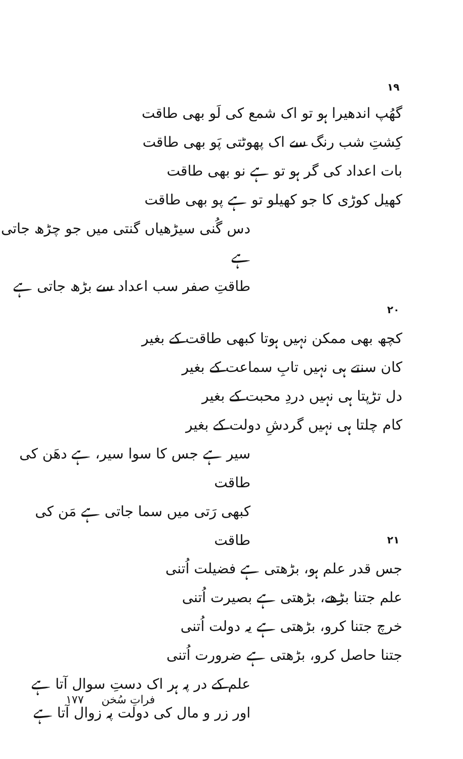۱۹
گھُپ اندھیرا ہو تو اک شمع کی لَو بھی طاقت
کِشتِ شب رنگ سے اک پھوٹتی پَو بھی طاقت
بات اعداد کی گر ہو تو ہے نو بھی طاقت
کھیل کوڑی کا جو کھیلو تو ہے پو بھی طاقت
دس گُنی سیڑھیاں گنتی میں جو چڑھ جاتی ہے
طاقتِ صفر سب اعداد سے بڑھ جاتی ہے
۲۰
کچھ بھی ممکن نہیں ہوتا کبھی طاقت کے بغیر
کان سنتے ہی نہیں تابِ سماعت کے بغیر
دل تڑپتا ہی نہیں دردِ محبت کے بغیر
کام چلتا ہی نہیں گردشِ دولت کے بغیر
سیر ہے جس کا سوا سیر، ہے دھَن کی طاقت
کبھی رَتی میں سما جاتی ہے مَن کی طاقت
۲۱
جس قدر علم ہو، بڑھتی ہے فضیلت اُتنی
علم جتنا بڑھے، بڑھتی ہے بصیرت اُتنی
خرچ جتنا کرو، بڑھتی ہے یہ دولت اُتنی
جتنا حاصل کرو، بڑھتی ہے ضرورت اُتنی
علم کے در پہ ہر اک دستِ سوال آتا ہے
اور زر و مال کی دولت پہ زوال آتا ہے
۱۷۷ فراتِ سُخن